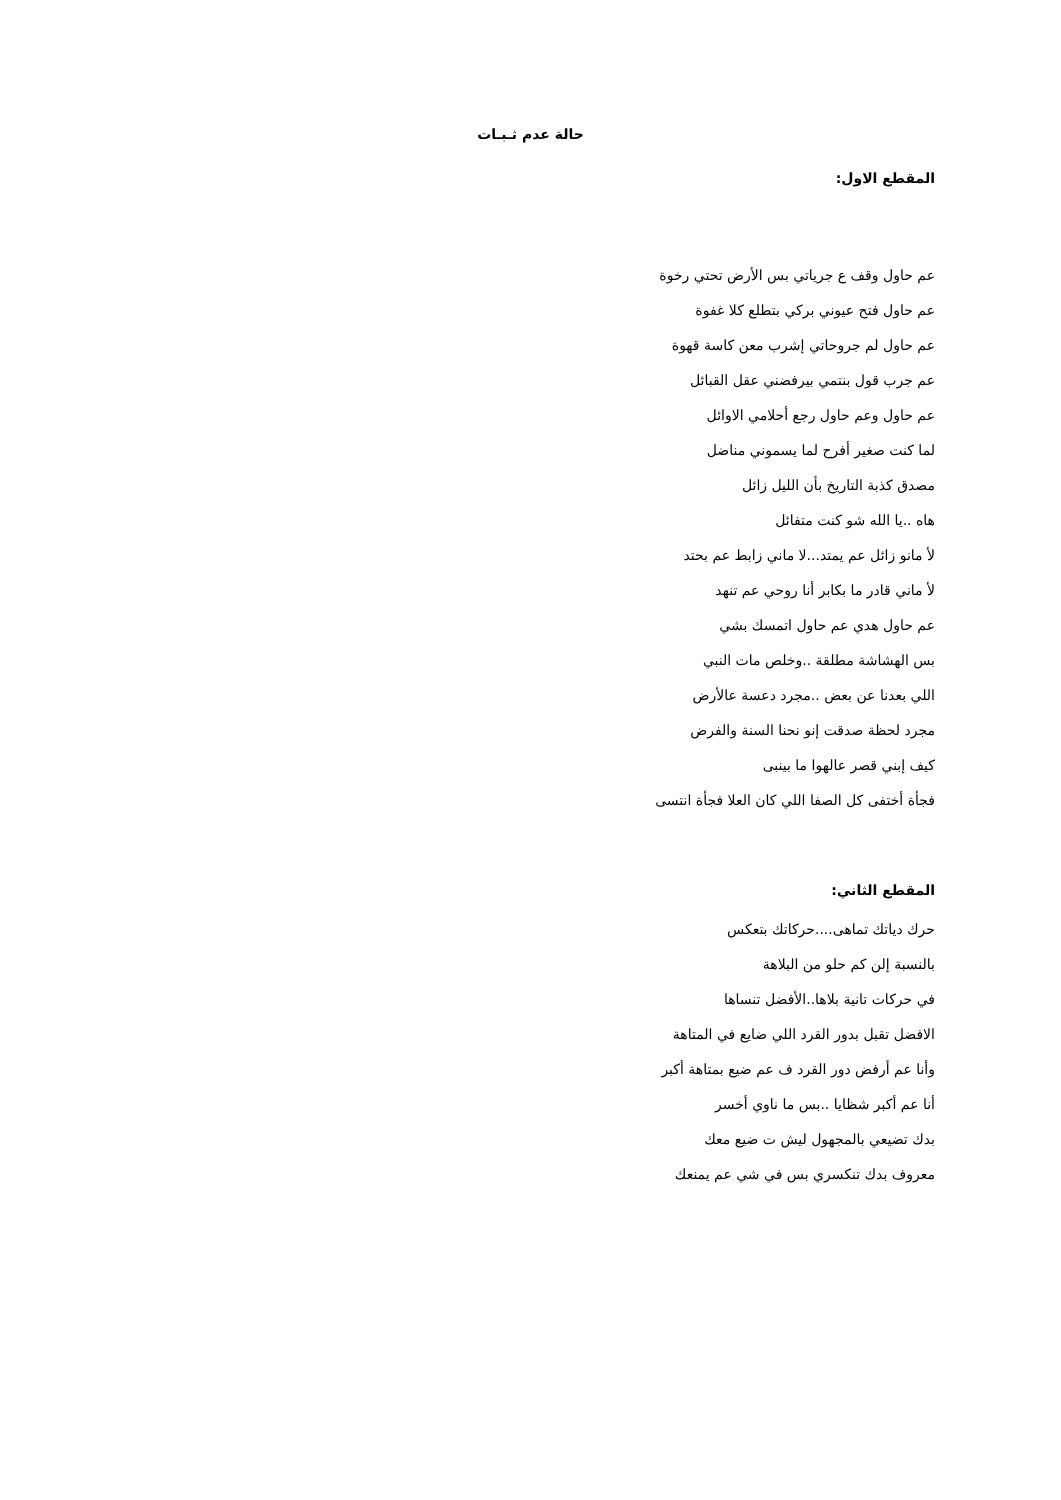حالة عدم ثـبـات
المقطع الاول:
عم حاول وقف ع جرياتي بس الأرض تحتي رخوة
عم حاول فتح عيوني بركي بتطلع كلا غفوة
عم حاول لم جروحاتي إشرب معن كاسة قهوة
عم جرب قول بنتمي بيرفضني عقل القبائل
عم حاول وعم حاول رجع أحلامي الاوائل
لما كنت صغير أفرح لما يسموني مناضل
مصدق كذبة التاريخ بأن الليل زائل
هاه ..يا الله شو كنت متفائل
لأ مانو زائل عم يمتد...لا ماني زابط عم بحتد
لأ ماني قادر ما بكابر أنا روحي عم تنهد
عم حاول هدي عم حاول اتمسك بشي
بس الهشاشة مطلقة ..وخلص مات النبي
اللي بعدنا عن بعض ..مجرد دعسة عالأرض
مجرد لحظة صدقت إنو نحنا السنة والفرض
كيف إبني قصر عالهوا ما بينبى
فجأة أختفى كل الصفا اللي كان العلا فجأة انتسى
المقطع الثاني:
حرك دياتك تماهى....حركاتك بتعكس
بالنسبة إلن كم حلو من البلاهة
في حركات تانية بلاها..الأفضل تنساها
الافضل تقبل بدور القرد اللي ضايع في المتاهة
وأنا عم أرفض دور القرد ف عم ضيع بمتاهة أكبر
أنا عم أكبر شظايا ..بس ما ناوي أخسر
بدك تضيعي بالمجهول ليش ت ضيع معك
معروف بدك تنكسري بس في شي عم يمنعك